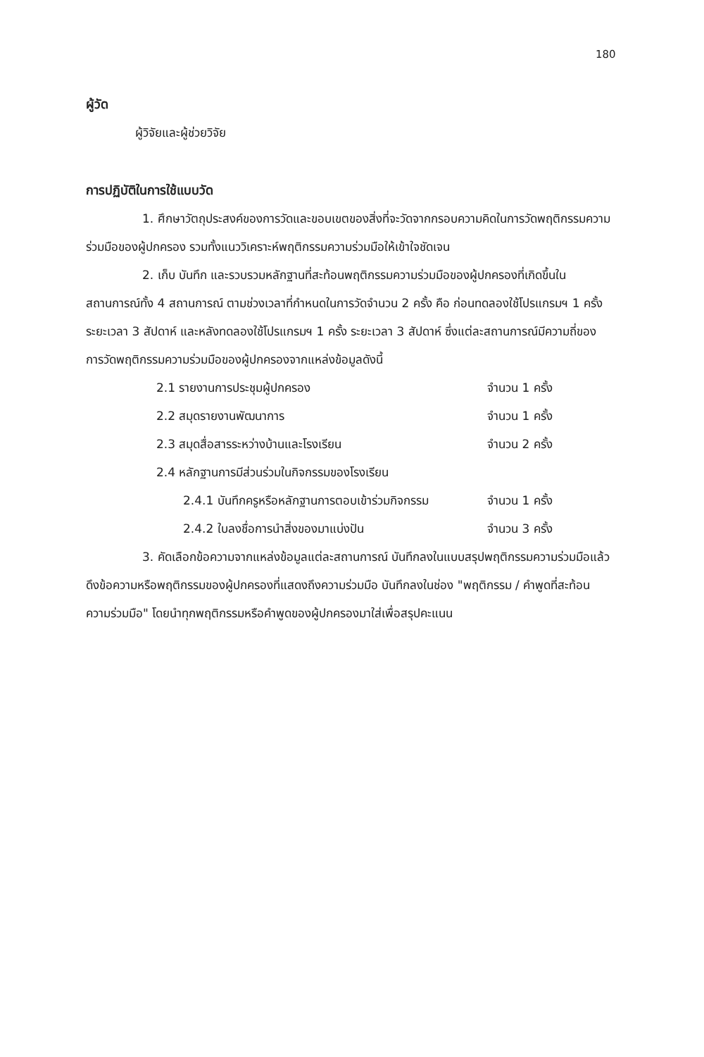180
ผู้วัด
ผู้วิจัยและผู้ช่วยวิจัย
การปฏิบัติในการใช้แบบวัด
1. ศึกษาวัตถุประสงค์ของการวัดและขอบเขตของสิ่งที่จะวัดจากกรอบความคิดในการวัดพฤติกรรมความร่วมมือของผู้ปกครอง รวมทั้งแนววิเคราะห์พฤติกรรมความร่วมมือให้เข้าใจชัดเจน
2. เก็บ บันทึก และรวบรวมหลักฐานที่สะท้อนพฤติกรรมความร่วมมือของผู้ปกครองที่เกิดขึ้นในสถานการณ์ทั้ง 4 สถานการณ์ ตามช่วงเวลาที่กำหนดในการวัดจำนวน 2 ครั้ง คือ ก่อนทดลองใช้โปรแกรมฯ 1 ครั้ง ระยะเวลา 3 สัปดาห์ และหลังทดลองใช้โปรแกรมฯ 1 ครั้ง ระยะเวลา 3 สัปดาห์ ซึ่งแต่ละสถานการณ์มีความถี่ของการวัดพฤติกรรมความร่วมมือของผู้ปกครองจากแหล่งข้อมูลดังนี้
| 2.1 รายงานการประชุมผู้ปกครอง | จำนวน 1 ครั้ง |
| 2.2 สมุดรายงานพัฒนาการ | จำนวน 1 ครั้ง |
| 2.3 สมุดสื่อสารระหว่างบ้านและโรงเรียน | จำนวน 2 ครั้ง |
| 2.4 หลักฐานการมีส่วนร่วมในกิจกรรมของโรงเรียน | |
| 2.4.1 บันทึกครูหรือหลักฐานการตอบเข้าร่วมกิจกรรม | จำนวน 1 ครั้ง |
| 2.4.2 ใบลงชื่อการนำสิ่งของมาแบ่งปัน | จำนวน 3 ครั้ง |
3. คัดเลือกข้อความจากแหล่งข้อมูลแต่ละสถานการณ์ บันทึกลงในแบบสรุปพฤติกรรมความร่วมมือแล้วดึงข้อความหรือพฤติกรรมของผู้ปกครองที่แสดงถึงความร่วมมือ บันทึกลงในช่อง "พฤติกรรม / คำพูดที่สะท้อนความร่วมมือ" โดยนำทุกพฤติกรรมหรือคำพูดของผู้ปกครองมาใส่เพื่อสรุปคะแนน